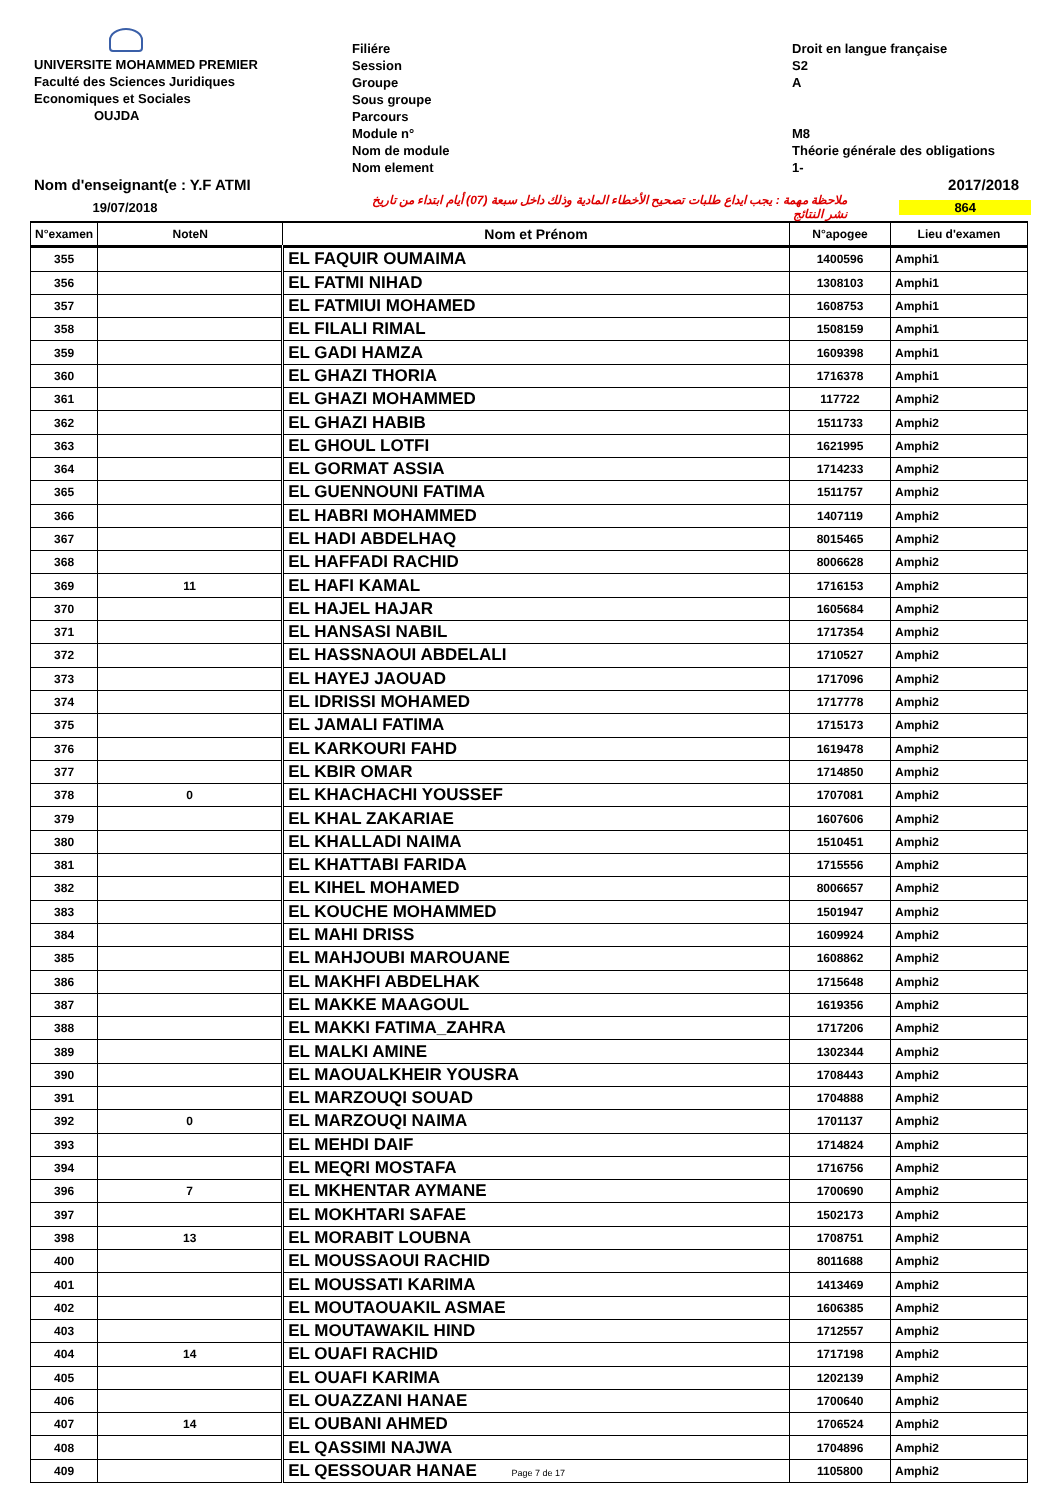UNIVERSITE MOHAMMED PREMIER
Faculté des Sciences Juridiques
Economiques et Sociales
OUJDA
Filiére
Session
Groupe
Sous groupe
Parcours
Module n°
Nom de module
Nom element
Droit en langue française
S2
A
M8
Théorie générale des obligations
1-
Nom d'enseignant(e : Y.F ATMI 2017/2018
19/07/2018 ملاحظة مهمة : يجب ايداع طلبات تصحيح الأخطاء المادية وذلك داخل سبعة (07) أيام ابتداء من تاريخ نشر النتائج 864
| N°examen | NoteN | Nom et Prénom | N°apogee | Lieu d'examen |
| --- | --- | --- | --- | --- |
| 355 | | EL FAQUIR OUMAIMA | 1400596 | Amphi1 |
| 356 | | EL FATMI NIHAD | 1308103 | Amphi1 |
| 357 | | EL FATMIUI MOHAMED | 1608753 | Amphi1 |
| 358 | | EL FILALI RIMAL | 1508159 | Amphi1 |
| 359 | | EL GADI HAMZA | 1609398 | Amphi1 |
| 360 | | EL GHAZI THORIA | 1716378 | Amphi1 |
| 361 | | EL GHAZI MOHAMMED | 117722 | Amphi2 |
| 362 | | EL GHAZI HABIB | 1511733 | Amphi2 |
| 363 | | EL GHOUL LOTFI | 1621995 | Amphi2 |
| 364 | | EL GORMAT ASSIA | 1714233 | Amphi2 |
| 365 | | EL GUENNOUNI FATIMA | 1511757 | Amphi2 |
| 366 | | EL HABRI MOHAMMED | 1407119 | Amphi2 |
| 367 | | EL HADI ABDELHAQ | 8015465 | Amphi2 |
| 368 | | EL HAFFADI RACHID | 8006628 | Amphi2 |
| 369 | 11 | EL HAFI KAMAL | 1716153 | Amphi2 |
| 370 | | EL HAJEL HAJAR | 1605684 | Amphi2 |
| 371 | | EL HANSASI NABIL | 1717354 | Amphi2 |
| 372 | | EL HASSNAOUI ABDELALI | 1710527 | Amphi2 |
| 373 | | EL HAYEJ JAOUAD | 1717096 | Amphi2 |
| 374 | | EL IDRISSI MOHAMED | 1717778 | Amphi2 |
| 375 | | EL JAMALI FATIMA | 1715173 | Amphi2 |
| 376 | | EL KARKOURI FAHD | 1619478 | Amphi2 |
| 377 | | EL KBIR OMAR | 1714850 | Amphi2 |
| 378 | 0 | EL KHACHACHI YOUSSEF | 1707081 | Amphi2 |
| 379 | | EL KHAL ZAKARIAE | 1607606 | Amphi2 |
| 380 | | EL KHALLADI NAIMA | 1510451 | Amphi2 |
| 381 | | EL KHATTABI FARIDA | 1715556 | Amphi2 |
| 382 | | EL KIHEL MOHAMED | 8006657 | Amphi2 |
| 383 | | EL KOUCHE MOHAMMED | 1501947 | Amphi2 |
| 384 | | EL MAHI DRISS | 1609924 | Amphi2 |
| 385 | | EL MAHJOUBI MAROUANE | 1608862 | Amphi2 |
| 386 | | EL MAKHFI ABDELHAK | 1715648 | Amphi2 |
| 387 | | EL MAKKE MAAGOUL | 1619356 | Amphi2 |
| 388 | | EL MAKKI FATIMA_ZAHRA | 1717206 | Amphi2 |
| 389 | | EL MALKI AMINE | 1302344 | Amphi2 |
| 390 | | EL MAOUALKHEIR YOUSRA | 1708443 | Amphi2 |
| 391 | | EL MARZOUQI SOUAD | 1704888 | Amphi2 |
| 392 | 0 | EL MARZOUQI NAIMA | 1701137 | Amphi2 |
| 393 | | EL MEHDI DAIF | 1714824 | Amphi2 |
| 394 | | EL MEQRI MOSTAFA | 1716756 | Amphi2 |
| 396 | 7 | EL MKHENTAR AYMANE | 1700690 | Amphi2 |
| 397 | | EL MOKHTARI SAFAE | 1502173 | Amphi2 |
| 398 | 13 | EL MORABIT LOUBNA | 1708751 | Amphi2 |
| 400 | | EL MOUSSAOUI RACHID | 8011688 | Amphi2 |
| 401 | | EL MOUSSATI KARIMA | 1413469 | Amphi2 |
| 402 | | EL MOUTAOUAKIL ASMAE | 1606385 | Amphi2 |
| 403 | | EL MOUTAWAKIL HIND | 1712557 | Amphi2 |
| 404 | 14 | EL OUAFI RACHID | 1717198 | Amphi2 |
| 405 | | EL OUAFI KARIMA | 1202139 | Amphi2 |
| 406 | | EL OUAZZANI HANAE | 1700640 | Amphi2 |
| 407 | 14 | EL OUBANI AHMED | 1706524 | Amphi2 |
| 408 | | EL QASSIMI NAJWA | 1704896 | Amphi2 |
| 409 | | EL QESSOUAR HANAE Page 7 de 17 | 1105800 | Amphi2 |